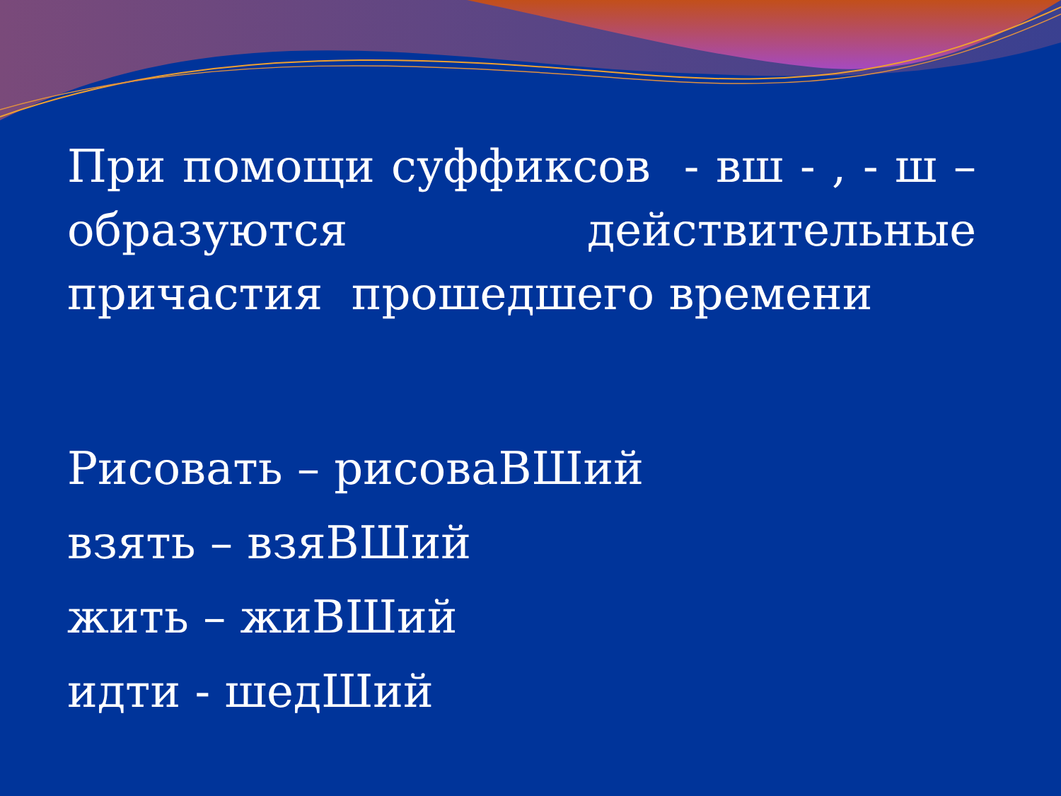При помощи суффиксов - вш - , - ш – образуются действительные причастия прошедшего времени
Рисовать – рисоваВШий
взять – взяВШий
жить – жиВШий
идти - шедШий